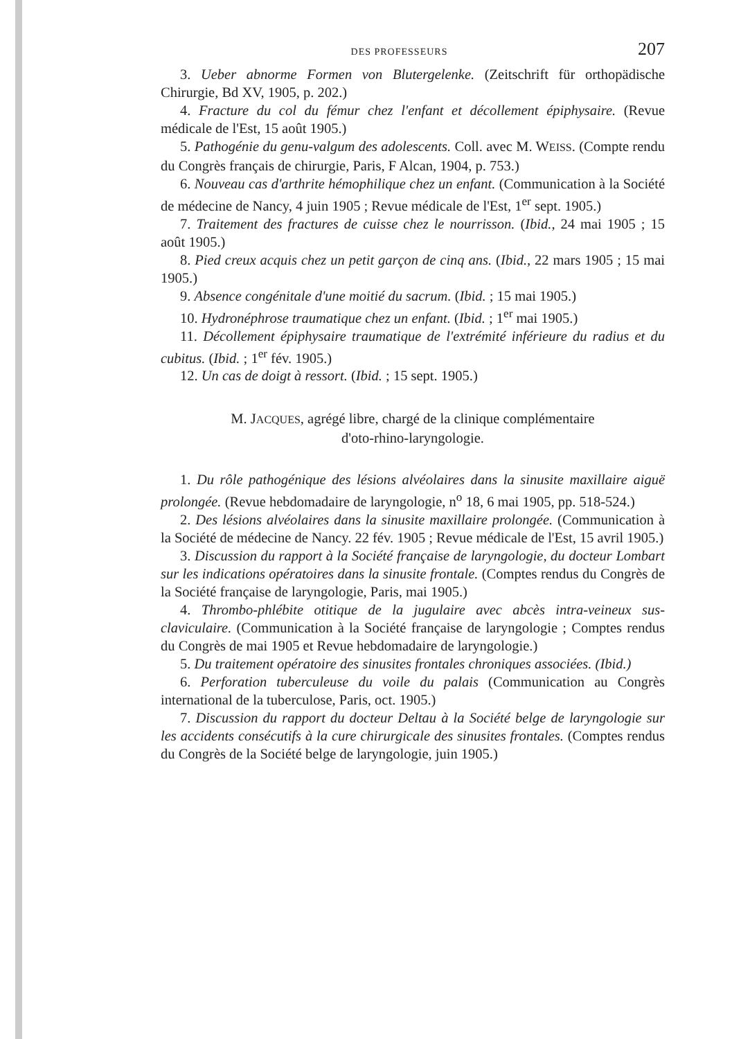DES PROFESSEURS 207
3. Ueber abnorme Formen von Blutergelenke. (Zeitschrift für orthopädische Chirurgie, Bd XV, 1905, p. 202.)
4. Fracture du col du fémur chez l'enfant et décollement épiphysaire. (Revue médicale de l'Est, 15 août 1905.)
5. Pathogénie du genu-valgum des adolescents. Coll. avec M. WEISS. (Compte rendu du Congrès français de chirurgie, Paris, F Alcan, 1904, p. 753.)
6. Nouveau cas d'arthrite hémophilique chez un enfant. (Communication à la Société de médecine de Nancy, 4 juin 1905 ; Revue médicale de l'Est, 1<sup>er</sup> sept. 1905.)
7. Traitement des fractures de cuisse chez le nourrisson. (Ibid., 24 mai 1905 ; 15 août 1905.)
8. Pied creux acquis chez un petit garçon de cinq ans. (Ibid., 22 mars 1905 ; 15 mai 1905.)
9. Absence congénitale d'une moitié du sacrum. (Ibid. ; 15 mai 1905.)
10. Hydronéphrose traumatique chez un enfant. (Ibid. ; 1<sup>er</sup> mai 1905.)
11. Décollement épiphysaire traumatique de l'extrémité inférieure du radius et du cubitus. (Ibid. ; 1<sup>er</sup> fév. 1905.)
12. Un cas de doigt à ressort. (Ibid. ; 15 sept. 1905.)
M. JACQUES, agrégé libre, chargé de la clinique complémentaire
d'oto-rhino-laryngologie.
1. Du rôle pathogénique des lésions alvéolaires dans la sinusite maxillaire aiguë prolongée. (Revue hebdomadaire de laryngologie, n<sup>o</sup> 18, 6 mai 1905, pp. 518-524.)
2. Des lésions alvéolaires dans la sinusite maxillaire prolongée. (Communication à la Société de médecine de Nancy. 22 fév. 1905 ; Revue médicale de l'Est, 15 avril 1905.)
3. Discussion du rapport à la Société française de laryngologie, du docteur Lombart sur les indications opératoires dans la sinusite frontale. (Comptes rendus du Congrès de la Société française de laryngologie, Paris, mai 1905.)
4. Thrombo-phlébite otitique de la jugulaire avec abcès intra-veineux sus-claviculaire. (Communication à la Société française de laryngologie ; Comptes rendus du Congrès de mai 1905 et Revue hebdomadaire de laryngologie.)
5. Du traitement opératoire des sinusites frontales chroniques associées. (Ibid.)
6. Perforation tuberculeuse du voile du palais (Communication au Congrès international de la tuberculose, Paris, oct. 1905.)
7. Discussion du rapport du docteur Deltau à la Société belge de laryngologie sur les accidents consécutifs à la cure chirurgicale des sinusites frontales. (Comptes rendus du Congrès de la Société belge de laryngologie, juin 1905.)